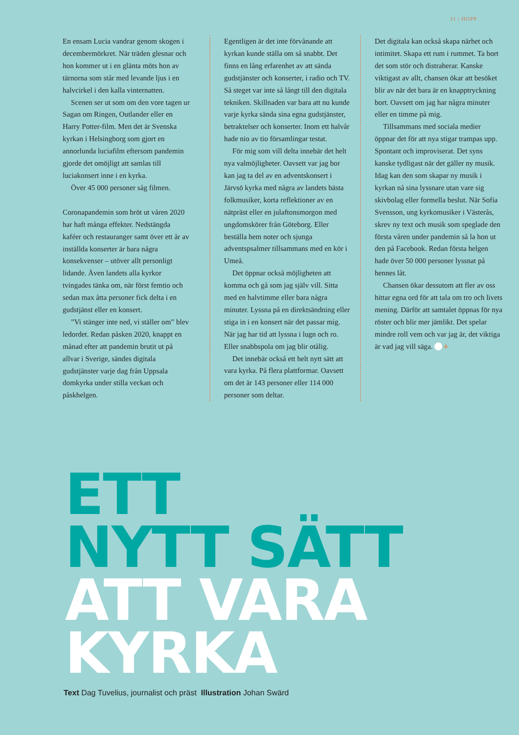11 | HOPP
En ensam Lucia vandrar genom skogen i decembermörkret. När träden glesnar och hon kommer ut i en glänta möts hon av tärnorna som står med levande ljus i en halvcirkel i den kalla vinternatten.
Scenen ser ut som om den vore tagen ur Sagan om Ringen, Outlander eller en Harry Potter-film. Men det är Svenska kyrkan i Helsingborg som gjort en annorlunda luciafilm eftersom pandemin gjorde det omöjligt att samlas till luciakonsert inne i en kyrka.
Över 45 000 personer såg filmen.
Coronapandemin som bröt ut våren 2020 har haft många effekter. Nedstängda kaféer och restauranger samt över ett år av inställda konserter är bara några konsekvenser – utöver allt personligt lidande. Även landets alla kyrkor tvingades tänka om, när först femtio och sedan max åtta personer fick delta i en gudstjänst eller en konsert.
”Vi stänger inte ned, vi ställer om” blev ledordet. Redan påsken 2020, knappt en månad efter att pandemin brutit ut på allvar i Sverige, sändes digitala gudstjänster varje dag från Uppsala domkyrka under stilla veckan och påskhelgen.
Egentligen är det inte förvånande att kyrkan kunde ställa om så snabbt. Det finns en lång erfarenhet av att sända gudstjänster och konserter, i radio och TV. Så steget var inte så långt till den digitala tekniken. Skillnaden var bara att nu kunde varje kyrka sända sina egna gudstjänster, betraktelser och konserter. Inom ett halvår hade nio av tio församlingar testat.
För mig som vill delta innebär det helt nya valmöjligheter. Oavsett var jag bor kan jag ta del av en adventskonsert i Järvsö kyrka med några av landets bästa folkmusiker, korta reflektioner av en nätpräst eller en julaftonsmorgon med ungdomskörer från Göteborg. Eller beställa hem noter och sjunga adventspsalmer tillsammans med en kör i Umeå.
Det öppnar också möjligheten att komma och gå som jag själv vill. Sitta med en halvtimme eller bara några minuter. Lyssna på en direktsändning eller stiga in i en konsert när det passar mig. När jag har tid att lyssna i lugn och ro. Eller snabbspola om jag blir otålig.
Det innebär också ett helt nytt sätt att vara kyrka. På flera plattformar. Oavsett om det är 143 personer eller 114 000 personer som deltar.
Det digitala kan också skapa närhet och intimitet. Skapa ett rum i rummet. Ta bort det som stör och distraherar. Kanske viktigast av allt, chansen ökar att besöket blir av när det bara är en knapptryckning bort. Oavsett om jag har några minuter eller en timme på mig.
Tillsammans med sociala medier öppnar det för att nya stigar trampas upp. Spontant och improviserat. Det syns kanske tydligast när det gäller ny musik. Idag kan den som skapar ny musik i kyrkan nå sina lyssnare utan vare sig skivbolag eller formella beslut. När Sofia Svensson, ung kyrkomusiker i Västerås, skrev ny text och musik som speglade den första våren under pandemin så la hon ut den på Facebook. Redan första helgen hade över 50 000 personer lyssnat på hennes låt.
Chansen ökar dessutom att fler av oss hittar egna ord för att tala om tro och livets mening. Därför att samtalet öppnas för nya röster och blir mer jämlikt. Det spelar mindre roll vem och var jag är, det viktiga är vad jag vill säga. +
ETT
NYTT SÄTT
ATT VARA
KYRKA
Text Dag Tuvelius, journalist och präst Illustration Johan Swärd